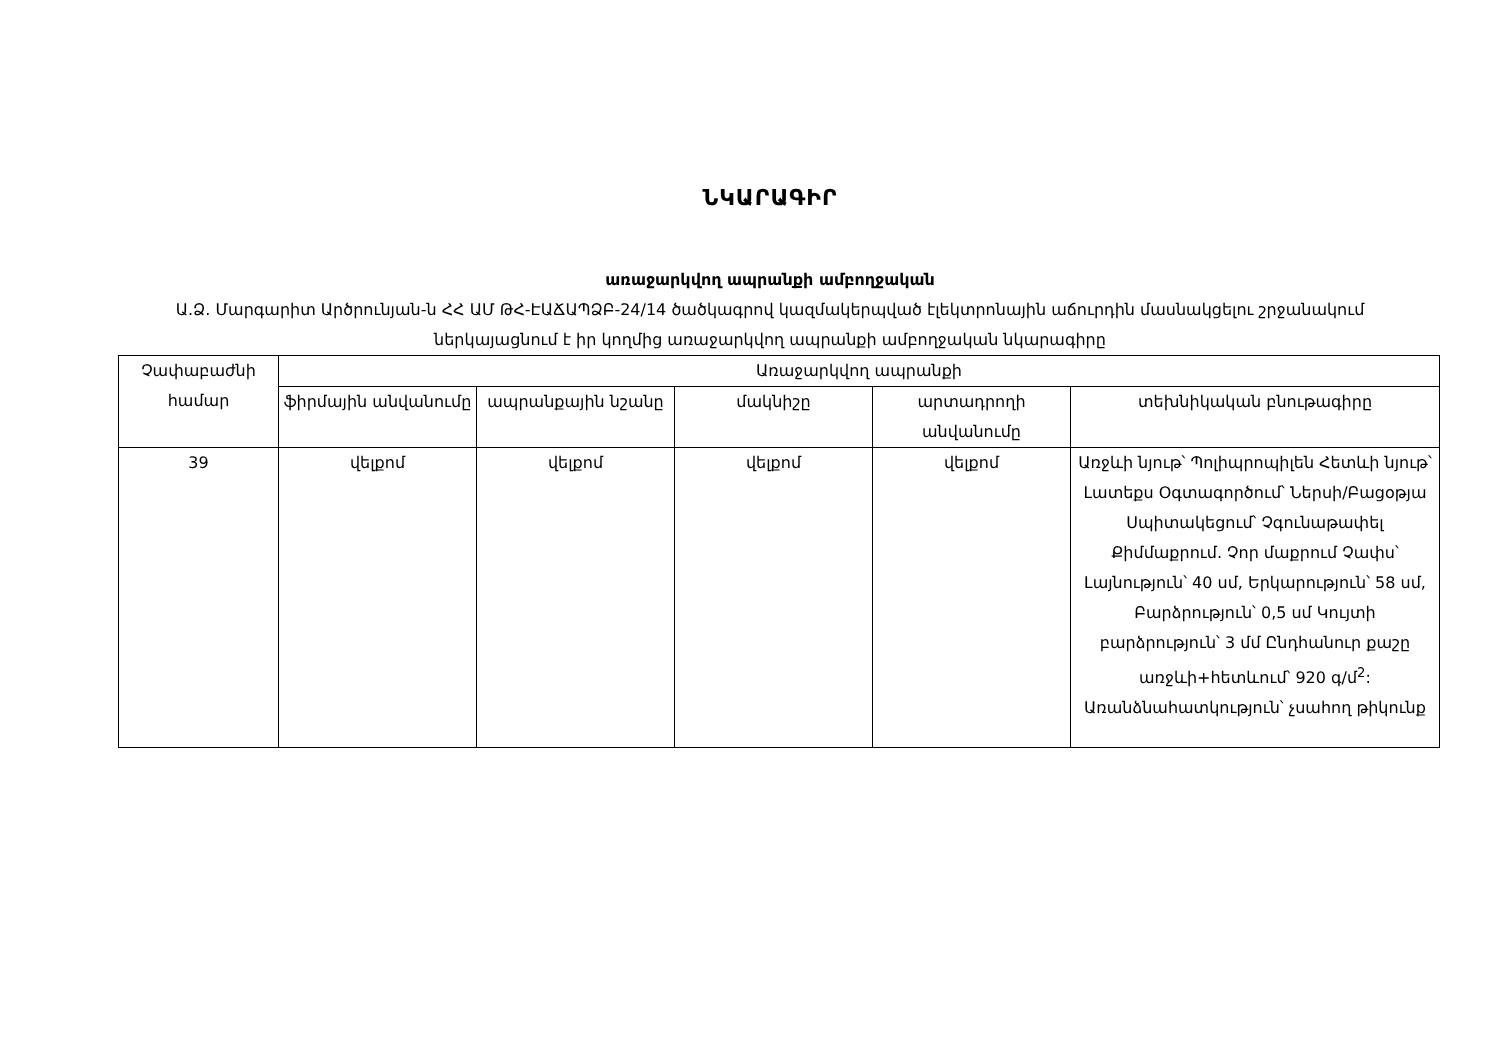ՆԿԱՐԱԳԻՐ
առաջարկվող ապրանքի ամբողջական
Ա.Ձ. Մարգարիտ Արծրունյան-ն ՀՀ ԱՄ ԹՀ-ԷԱՃԱՊՁԲ-24/14 ծածկագրով կազմակերպված էլեկտրոնային աճուրդին մասնակցելու շրջանակում ներկայացնում է իր կողմից առաջարկվող ապրանքի ամբողջական նկարագիրը
| Չափաբաժնի համար | Առաջարկվող ապրանքի | | | | |
| --- | --- | --- | --- | --- | --- |
| | ֆիրմային անվանումը | ապրանքային նշանը | մակնիշը | արտադրողի անվանումը | տեխնիկական բնութագիրը |
| 39 | վելքոմ | վելքոմ | վելքոմ | վելքոմ | Առջևի նյութ՝ Պոլիպրոպիլեն Հետևի նյութ՝ Լատեքս Օգտագործում՝ Ներսի/Բացօթյա Սպիտակեցում՝ Չգունաթափել Քիմմաքրում. Չոր մաքրում Չափս՝ Լայնություն՝ 40 սմ, Երկարություն՝ 58 սմ, Բարձրություն՝ 0,5 սմ Կույտի բարձրություն՝ 3 մմ Ընդհանուր քաշը առջևի+հետևում՝ 920 գ/մ<sup>2</sup>: Առանձնահատկություն՝ չսահող թիկունք |